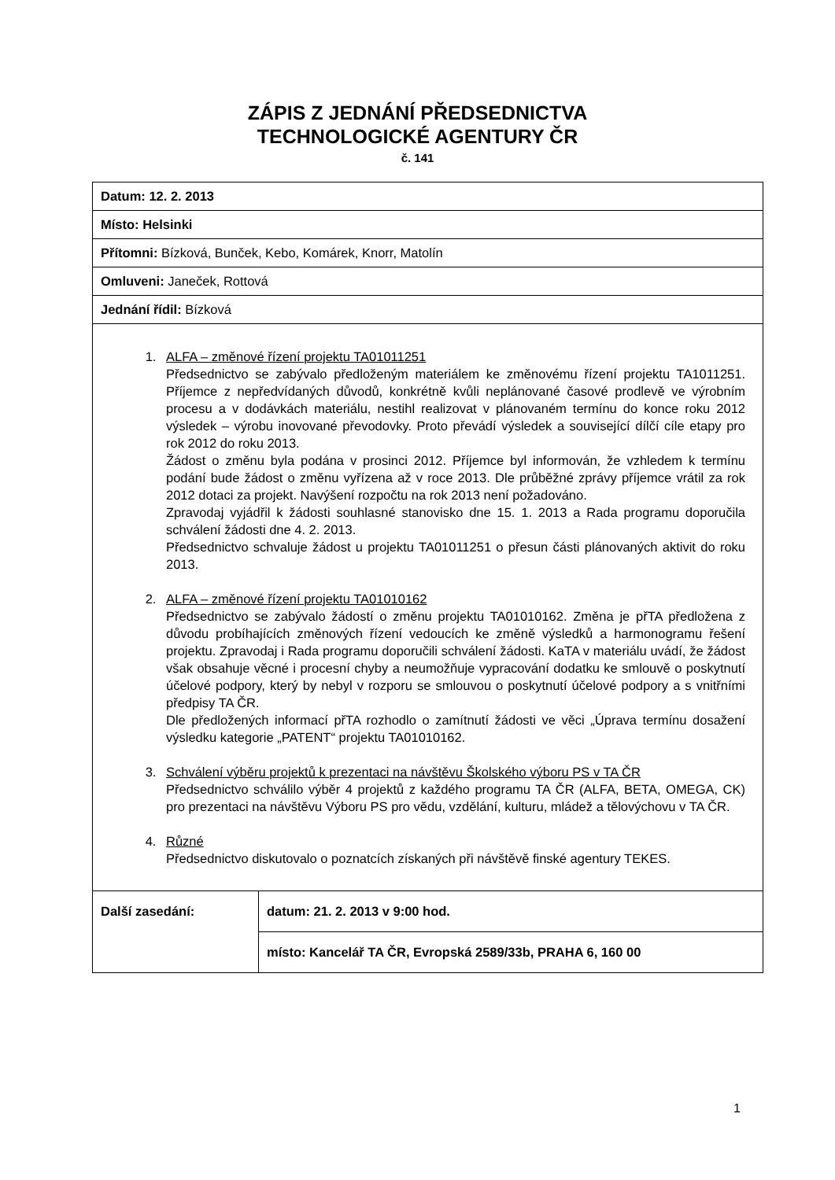ZÁPIS Z JEDNÁNÍ PŘEDSEDNICTVA
TECHNOLOGICKÉ AGENTURY ČR
č. 141
| Datum: 12. 2. 2013 | |
| Místo: Helsinki | |
| Přítomni: Bízková, Bunček, Kebo, Komárek, Knorr, Matolín | |
| Omluveni: Janeček, Rottová | |
| Jednání řídil: Bízková | |
| 1. ALFA – změnové řízení projektu TA01011251 Předsednictvo se zabývalo předloženým materiálem ke změnovému řízení projektu TA1011251. Příjemce z nepředvídaných důvodů, konkrétně kvůli neplánované časové prodlevě ve výrobním procesu a v dodávkách materiálu, nestihl realizovat v plánovaném termínu do konce roku 2012 výsledek – výrobu inovované převodovky. Proto převádí výsledek a související dílčí cíle etapy pro rok 2012 do roku 2013. Žádost o změnu byla podána v prosinci 2012. Příjemce byl informován, že vzhledem k termínu podání bude žádost o změnu vyřízena až v roce 2013. Dle průběžné zprávy příjemce vrátil za rok 2012 dotaci za projekt. Navýšení rozpočtu na rok 2013 není požadováno. Zpravodaj vyjádřil k žádosti souhlasné stanovisko dne 15. 1. 2013 a Rada programu doporučila schválení žádosti dne 4. 2. 2013. Předsednictvo schvaluje žádost u projektu TA01011251 o přesun části plánovaných aktivit do roku 2013. 2. ALFA – změnové řízení projektu TA01010162 Předsednictvo se zabývalo žádostí o změnu projektu TA01010162. Změna je přTA předložena z důvodu probíhajících změnových řízení vedoucích ke změně výsledků a harmonogramu řešení projektu. Zpravodaj i Rada programu doporučili schválení žádosti. KaTA v materiálu uvádí, že žádost však obsahuje věcné i procesní chyby a neumožňuje vypracování dodatku ke smlouvě o poskytnutí účelové podpory, který by nebyl v rozporu se smlouvou o poskytnutí účelové podpory a s vnitřními předpisy TA ČR. Dle předložených informací přTA rozhodlo o zamítnutí žádosti ve věci „Úprava termínu dosažení výsledku kategorie „PATENT“ projektu TA01010162. 3. Schválení výběru projektů k prezentaci na návštěvu Školského výboru PS v TA ČR Předsednictvo schválilo výběr 4 projektů z každého programu TA ČR (ALFA, BETA, OMEGA, CK) pro prezentaci na návštěvu Výboru PS pro vědu, vzdělání, kulturu, mládež a tělovýchovu v TA ČR. 4. Různé Předsednictvo diskutovalo o poznatcích získaných při návštěvě finské agentury TEKES. | |
| Další zasedání: | datum: 21. 2. 2013 v 9:00 hod. |
| | místo: Kancelář TA ČR, Evropská 2589/33b, PRAHA 6, 160 00 |
1